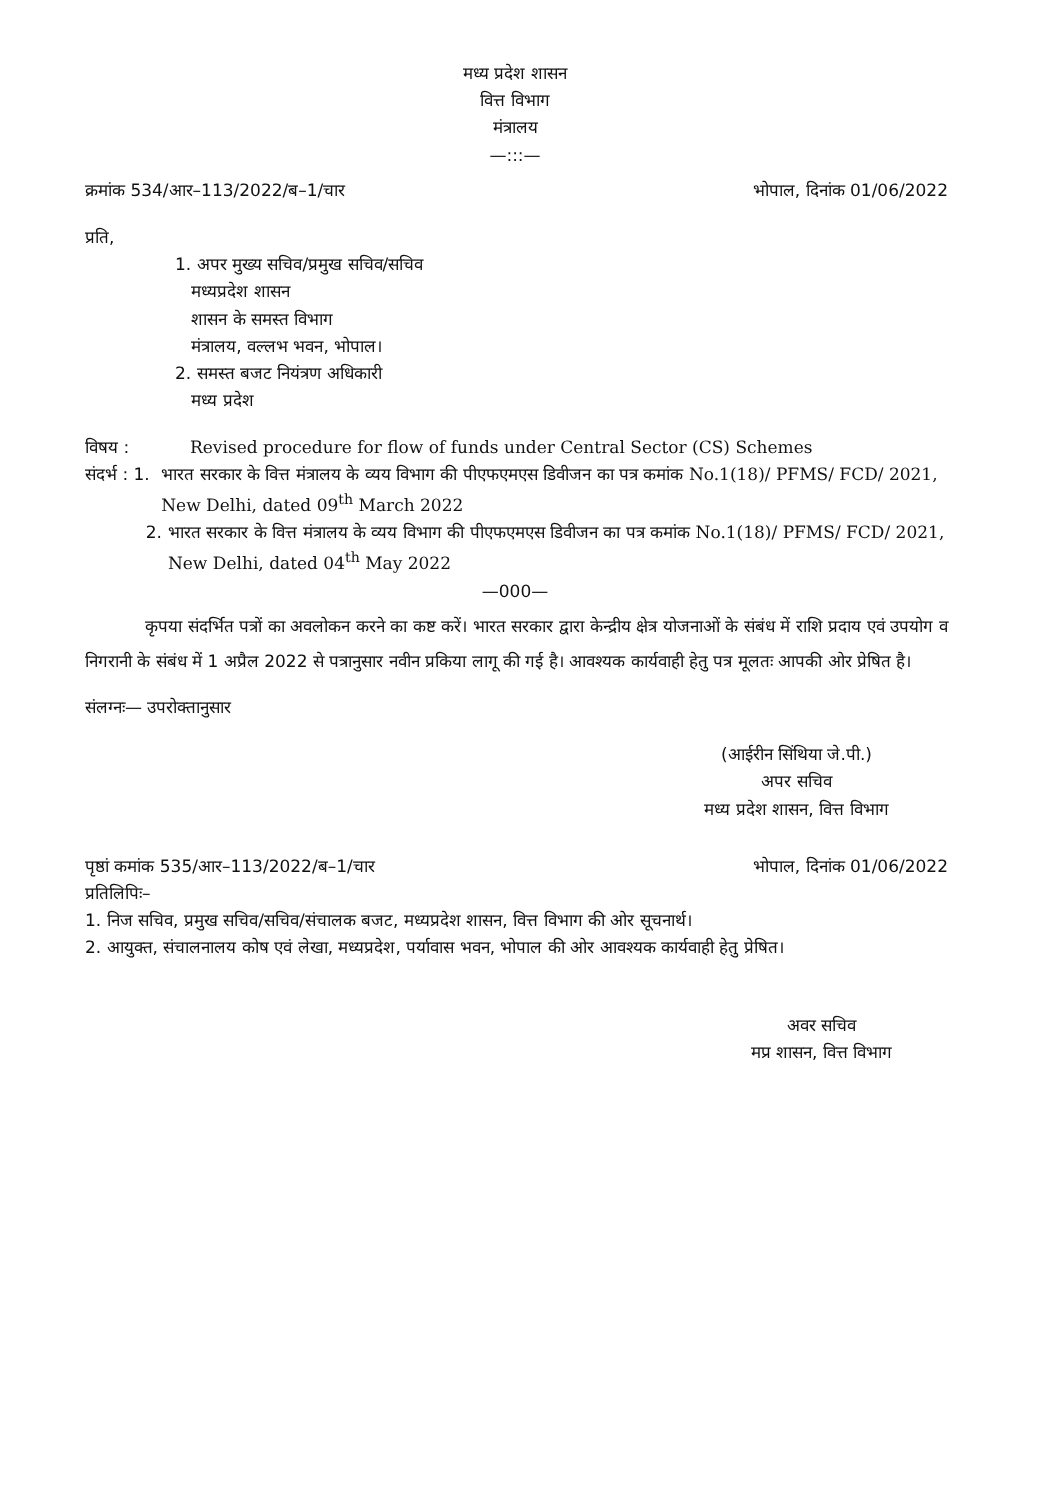मध्य प्रदेश शासन
वित्त विभाग
मंत्रालय
—:::—
क्रमांक 534/आर–113/2022/ब–1/चार भोपाल, दिनांक 01/06/2022
प्रति,
1. अपर मुख्य सचिव/प्रमुख सचिव/सचिव
मध्यप्रदेश शासन
शासन के समस्त विभाग
मंत्रालय, वल्लभ भवन, भोपाल।
2. समस्त बजट नियंत्रण अधिकारी
मध्य प्रदेश
विषय : Revised procedure for flow of funds under Central Sector (CS) Schemes
संदर्भ : 1. भारत सरकार के वित्त मंत्रालय के व्यय विभाग की पीएफएमएस डिवीजन का पत्र कमांक No.1(18)/ PFMS/ FCD/ 2021, New Delhi, dated 09<sup>th</sup> March 2022
2. भारत सरकार के वित्त मंत्रालय के व्यय विभाग की पीएफएमएस डिवीजन का पत्र कमांक No.1(18)/ PFMS/ FCD/ 2021, New Delhi, dated 04<sup>th</sup> May 2022
—000—
कृपया संदर्भित पत्रों का अवलोकन करने का कष्ट करें। भारत सरकार द्वारा केन्द्रीय क्षेत्र योजनाओं के संबंध में राशि प्रदाय एवं उपयोग व निगरानी के संबंध में 1 अप्रैल 2022 से पत्रानुसार नवीन प्रकिया लागू की गई है। आवश्यक कार्यवाही हेतु पत्र मूलतः आपकी ओर प्रेषित है।
संलग्नः— उपरोक्तानुसार
(आईरीन सिंथिया जे.पी.)
अपर सचिव
मध्य प्रदेश शासन, वित्त विभाग
पृष्ठां कमांक 535/आर–113/2022/ब–1/चार भोपाल, दिनांक 01/06/2022
प्रतिलिपिः–
1. निज सचिव, प्रमुख सचिव/सचिव/संचालक बजट, मध्यप्रदेश शासन, वित्त विभाग की ओर सूचनार्थ।
2. आयुक्त, संचालनालय कोष एवं लेखा, मध्यप्रदेश, पर्यावास भवन, भोपाल की ओर आवश्यक कार्यवाही हेतु प्रेषित।
अवर सचिव
मप्र शासन, वित्त विभाग